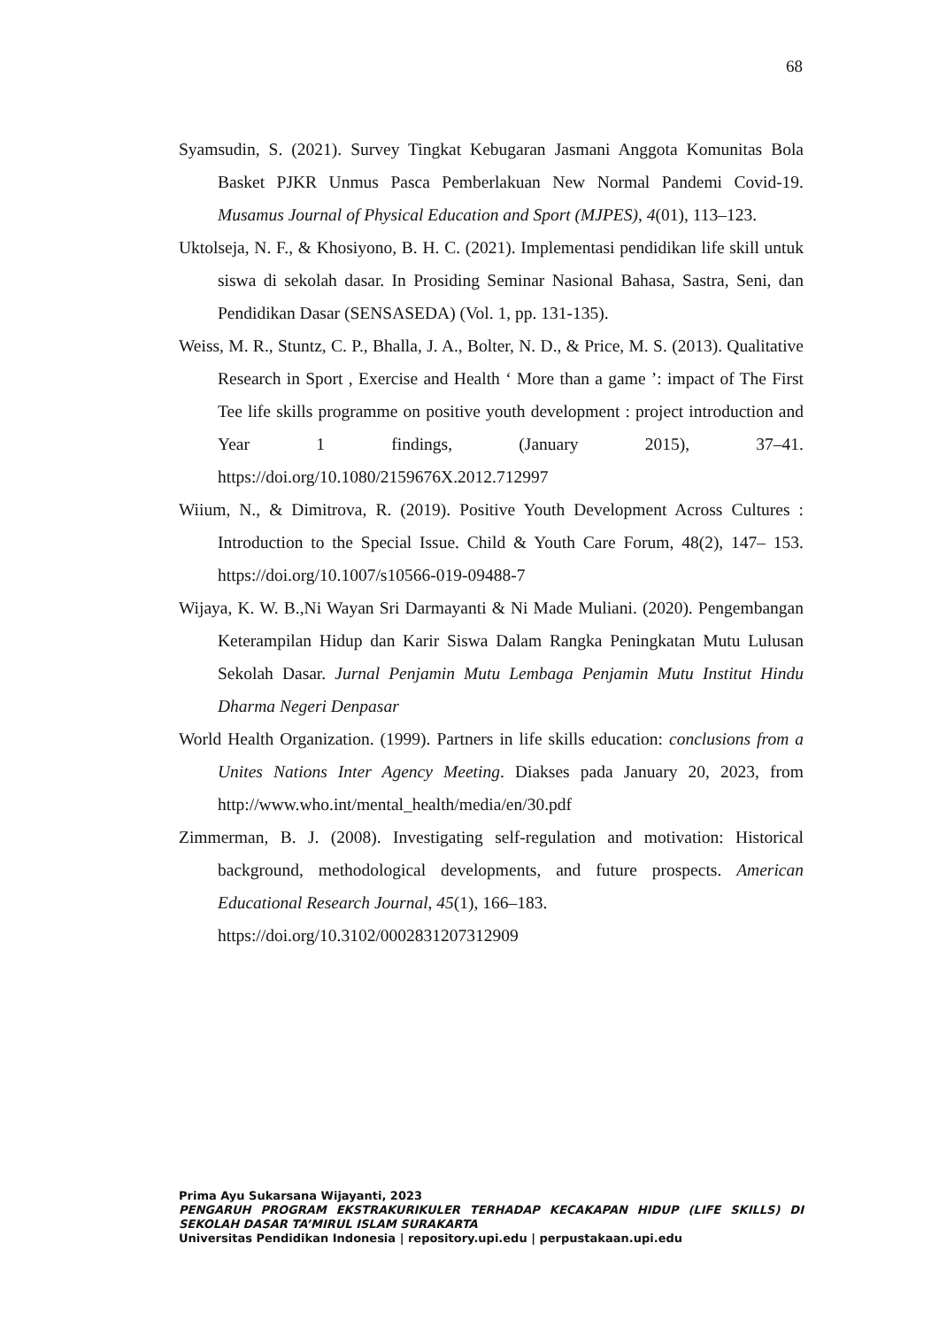68
Syamsudin, S. (2021). Survey Tingkat Kebugaran Jasmani Anggota Komunitas Bola Basket PJKR Unmus Pasca Pemberlakuan New Normal Pandemi Covid-19. Musamus Journal of Physical Education and Sport (MJPES), 4(01), 113–123.
Uktolseja, N. F., & Khosiyono, B. H. C. (2021). Implementasi pendidikan life skill untuk siswa di sekolah dasar. In Prosiding Seminar Nasional Bahasa, Sastra, Seni, dan Pendidikan Dasar (SENSASEDA) (Vol. 1, pp. 131-135).
Weiss, M. R., Stuntz, C. P., Bhalla, J. A., Bolter, N. D., & Price, M. S. (2013). Qualitative Research in Sport , Exercise and Health ‘ More than a game ’: impact of The First Tee life skills programme on positive youth development : project introduction and Year 1 findings, (January 2015), 37–41. https://doi.org/10.1080/2159676X.2012.712997
Wiium, N., & Dimitrova, R. (2019). Positive Youth Development Across Cultures : Introduction to the Special Issue. Child & Youth Care Forum, 48(2), 147– 153. https://doi.org/10.1007/s10566-019-09488-7
Wijaya, K. W. B.,Ni Wayan Sri Darmayanti & Ni Made Muliani. (2020). Pengembangan Keterampilan Hidup dan Karir Siswa Dalam Rangka Peningkatan Mutu Lulusan Sekolah Dasar. Jurnal Penjamin Mutu Lembaga Penjamin Mutu Institut Hindu Dharma Negeri Denpasar
World Health Organization. (1999). Partners in life skills education: conclusions from a Unites Nations Inter Agency Meeting. Diakses pada January 20, 2023, from http://www.who.int/mental_health/media/en/30.pdf
Zimmerman, B. J. (2008). Investigating self-regulation and motivation: Historical background, methodological developments, and future prospects. American Educational Research Journal, 45(1), 166–183.
https://doi.org/10.3102/0002831207312909
Prima Ayu Sukarsana Wijayanti, 2023
PENGARUH PROGRAM EKSTRAKURIKULER TERHADAP KECAKAPAN HIDUP (LIFE SKILLS) DI SEKOLAH DASAR TA’MIRUL ISLAM SURAKARTA
Universitas Pendidikan Indonesia | repository.upi.edu | perpustakaan.upi.edu